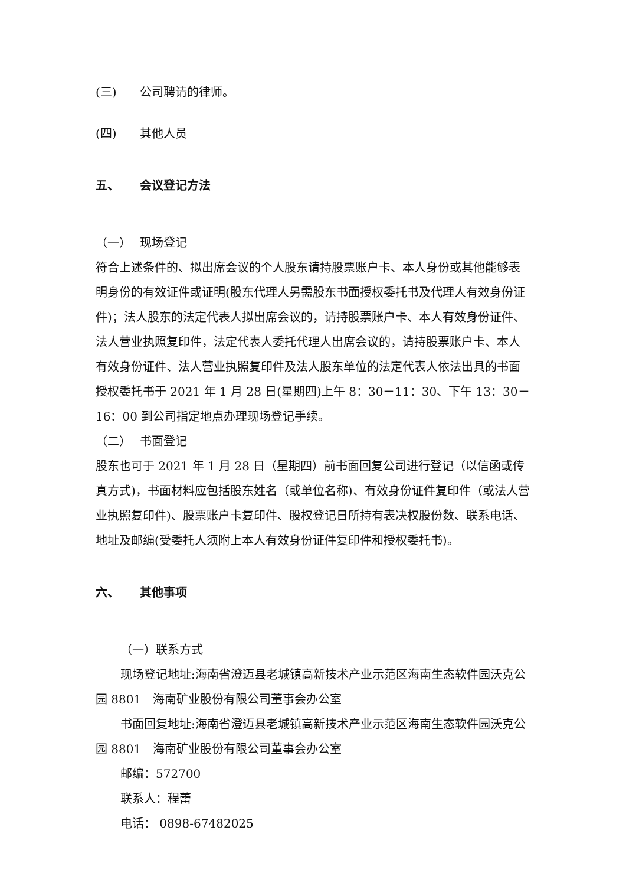(三) 公司聘请的律师。
(四) 其他人员
五、 会议登记方法
（一） 现场登记
符合上述条件的、拟出席会议的个人股东请持股票账户卡、本人身份或其他能够表明身份的有效证件或证明(股东代理人另需股东书面授权委托书及代理人有效身份证件)；法人股东的法定代表人拟出席会议的，请持股票账户卡、本人有效身份证件、法人营业执照复印件，法定代表人委托代理人出席会议的，请持股票账户卡、本人有效身份证件、法人营业执照复印件及法人股东单位的法定代表人依法出具的书面授权委托书于 2021 年 1 月 28 日(星期四)上午 8：30－11：30、下午 13：30－16：00 到公司指定地点办理现场登记手续。
（二） 书面登记
股东也可于 2021 年 1 月 28 日（星期四）前书面回复公司进行登记（以信函或传真方式)，书面材料应包括股东姓名（或单位名称)、有效身份证件复印件（或法人营业执照复印件)、股票账户卡复印件、股权登记日所持有表决权股份数、联系电话、地址及邮编(受委托人须附上本人有效身份证件复印件和授权委托书)。
六、 其他事项
（一）联系方式
现场登记地址:海南省澄迈县老城镇高新技术产业示范区海南生态软件园沃克公园 8801　海南矿业股份有限公司董事会办公室
书面回复地址:海南省澄迈县老城镇高新技术产业示范区海南生态软件园沃克公园 8801　海南矿业股份有限公司董事会办公室
邮编：572700
联系人：程蕾
电话： 0898-67482025